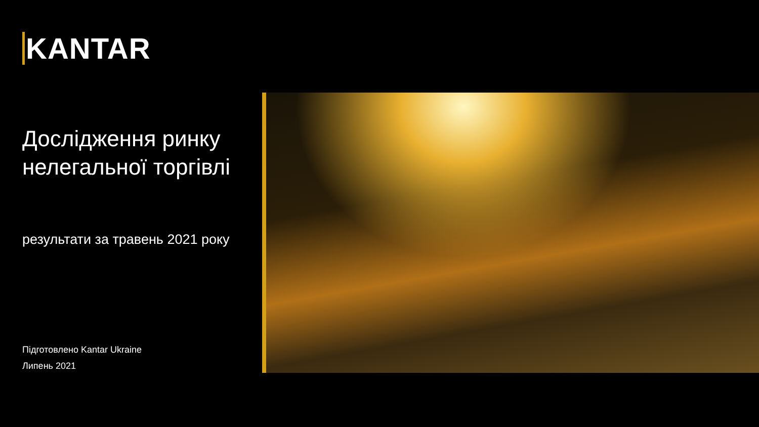KANTAR
Дослідження ринку нелегальної торгівлі
результати за травень 2021 року
Підготовлено Kantar Ukraine
Липень 2021